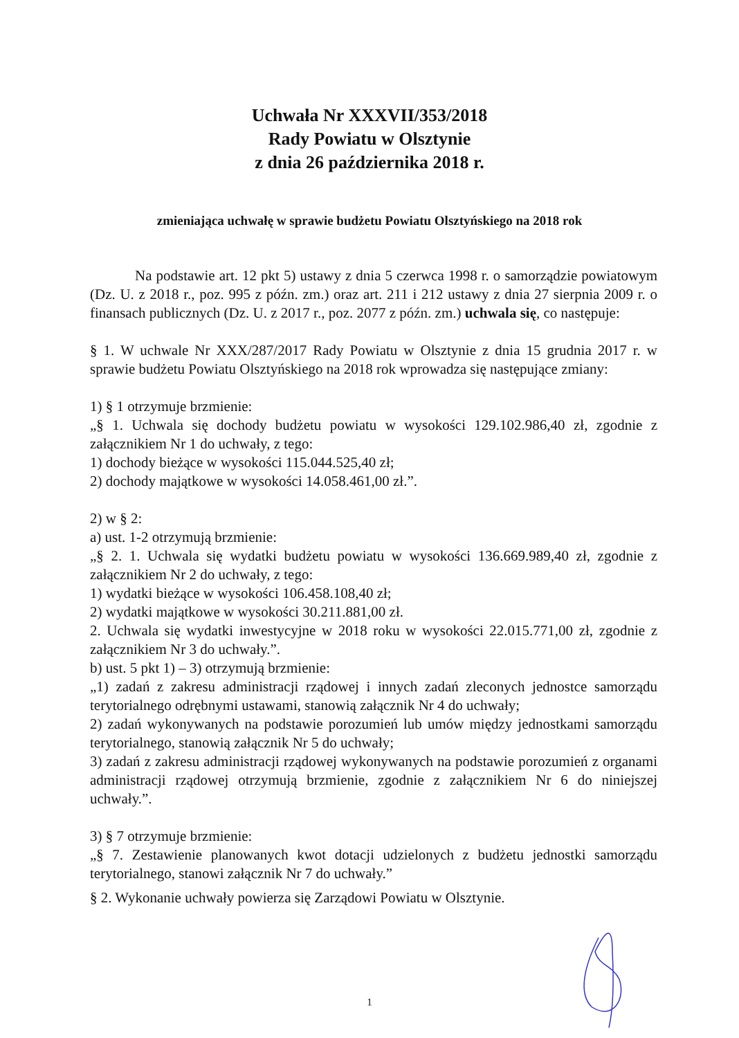Uchwała Nr XXXVII/353/2018
Rady Powiatu w Olsztynie
z dnia 26 października 2018 r.
zmieniająca uchwałę w sprawie budżetu Powiatu Olsztyńskiego na 2018 rok
Na podstawie art. 12 pkt 5) ustawy z dnia 5 czerwca 1998 r. o samorządzie powiatowym (Dz. U. z 2018 r., poz. 995 z późn. zm.) oraz art. 211 i 212 ustawy z dnia 27 sierpnia 2009 r. o finansach publicznych (Dz. U. z 2017 r., poz. 2077 z późn. zm.) uchwala się, co następuje:
§ 1. W uchwale Nr XXX/287/2017 Rady Powiatu w Olsztynie z dnia 15 grudnia 2017 r. w sprawie budżetu Powiatu Olsztyńskiego na 2018 rok wprowadza się następujące zmiany:
1) § 1 otrzymuje brzmienie:
„§ 1. Uchwala się dochody budżetu powiatu w wysokości 129.102.986,40 zł, zgodnie z załącznikiem Nr 1 do uchwały, z tego:
1) dochody bieżące w wysokości 115.044.525,40 zł;
2) dochody majątkowe w wysokości 14.058.461,00 zł.”.
2) w § 2:
a) ust. 1-2 otrzymują brzmienie:
„§ 2. 1. Uchwala się wydatki budżetu powiatu w wysokości 136.669.989,40 zł, zgodnie z załącznikiem Nr 2 do uchwały, z tego:
1) wydatki bieżące w wysokości 106.458.108,40 zł;
2) wydatki majątkowe w wysokości 30.211.881,00 zł.
2. Uchwala się wydatki inwestycyjne w 2018 roku w wysokości 22.015.771,00 zł, zgodnie z załącznikiem Nr 3 do uchwały.”.
b) ust. 5 pkt 1) – 3) otrzymują brzmienie:
„1) zadań z zakresu administracji rządowej i innych zadań zleconych jednostce samorządu terytorialnego odrębnymi ustawami, stanowią załącznik Nr 4 do uchwały;
2) zadań wykonywanych na podstawie porozumień lub umów między jednostkami samorządu terytorialnego, stanowią załącznik Nr 5 do uchwały;
3) zadań z zakresu administracji rządowej wykonywanych na podstawie porozumień z organami administracji rządowej otrzymują brzmienie, zgodnie z załącznikiem Nr 6 do niniejszej uchwały.”.
3) § 7 otrzymuje brzmienie:
„§ 7. Zestawienie planowanych kwot dotacji udzielonych z budżetu jednostki samorządu terytorialnego, stanowi załącznik Nr 7 do uchwały.”
§ 2. Wykonanie uchwały powierza się Zarządowi Powiatu w Olsztynie.
1